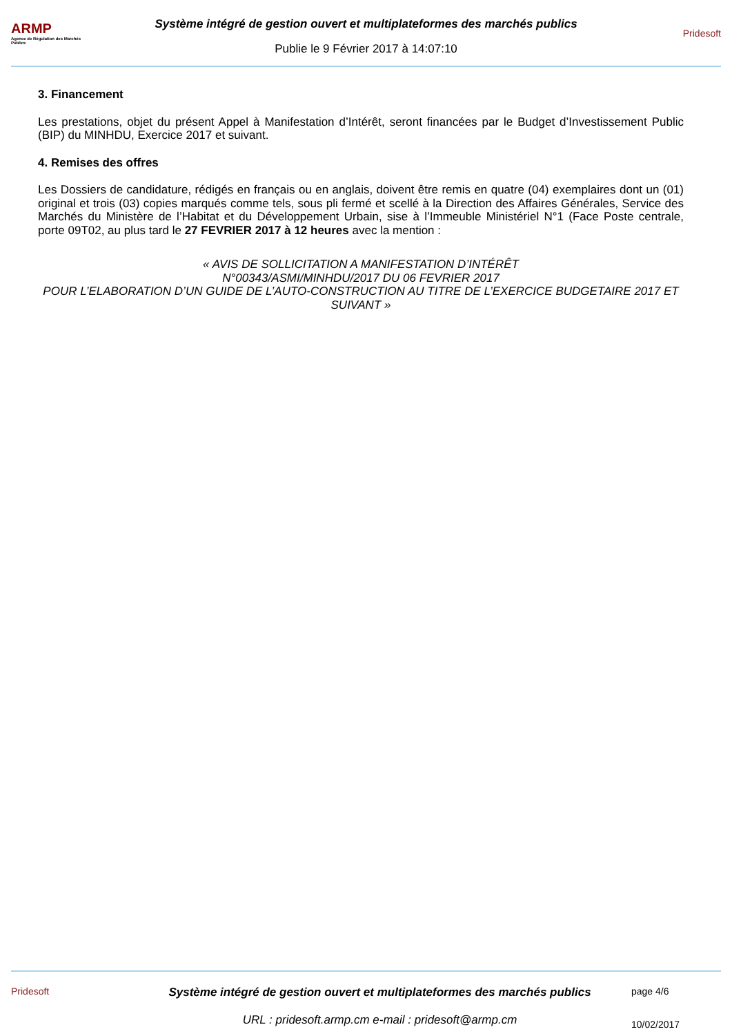ARMP
Agence de Régulation des Marchés Publics
Système intégré de gestion ouvert et multiplateformes des marchés publics
Publie le 9 Février 2017 à 14:07:10
Pridesoft
3. Financement
Les prestations, objet du présent Appel à Manifestation d’Intérêt, seront financées par le Budget d’Investissement Public (BIP) du MINHDU, Exercice 2017 et suivant.
4. Remises des offres
Les Dossiers de candidature, rédigés en français ou en anglais, doivent être remis en quatre (04) exemplaires dont un (01) original et trois (03) copies marqués comme tels, sous pli fermé et scellé à la Direction des Affaires Générales, Service des Marchés du Ministère de l’Habitat et du Développement Urbain, sise à l’Immeuble Ministériel N°1 (Face Poste centrale, porte 09T02, au plus tard le 27 FEVRIER 2017 à 12 heures avec la mention :
« AVIS DE SOLLICITATION A MANIFESTATION D’INTÉRÊT
N°00343/ASMI/MINHDU/2017 DU 06 FEVRIER 2017
POUR L’ELABORATION D’UN GUIDE DE L’AUTO-CONSTRUCTION AU TITRE DE L’EXERCICE BUDGETAIRE 2017 ET SUIVANT »
Pridesoft
Système intégré de gestion ouvert et multiplateformes des marchés publics
URL : pridesoft.armp.cm e-mail : pridesoft@armp.cm
page 4/6
10/02/2017